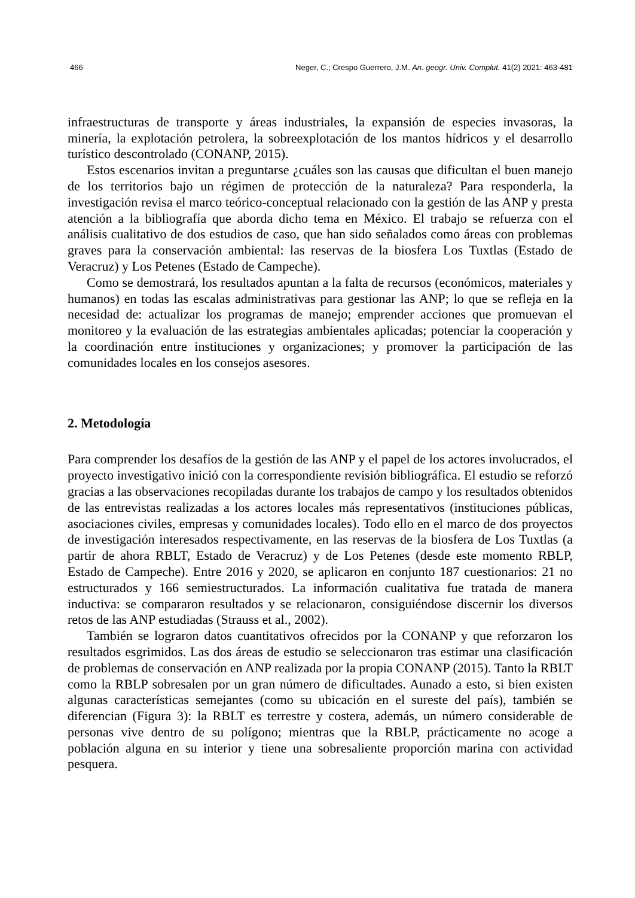466 Neger, C.; Crespo Guerrero, J.M. An. geogr. Univ. Complut. 41(2) 2021: 463-481
infraestructuras de transporte y áreas industriales, la expansión de especies invasoras, la minería, la explotación petrolera, la sobreexplotación de los mantos hídricos y el desarrollo turístico descontrolado (CONANP, 2015).
Estos escenarios invitan a preguntarse ¿cuáles son las causas que dificultan el buen manejo de los territorios bajo un régimen de protección de la naturaleza? Para responderla, la investigación revisa el marco teórico-conceptual relacionado con la gestión de las ANP y presta atención a la bibliografía que aborda dicho tema en México. El trabajo se refuerza con el análisis cualitativo de dos estudios de caso, que han sido señalados como áreas con problemas graves para la conservación ambiental: las reservas de la biosfera Los Tuxtlas (Estado de Veracruz) y Los Petenes (Estado de Campeche).
Como se demostrará, los resultados apuntan a la falta de recursos (económicos, materiales y humanos) en todas las escalas administrativas para gestionar las ANP; lo que se refleja en la necesidad de: actualizar los programas de manejo; emprender acciones que promuevan el monitoreo y la evaluación de las estrategias ambientales aplicadas; potenciar la cooperación y la coordinación entre instituciones y organizaciones; y promover la participación de las comunidades locales en los consejos asesores.
2. Metodología
Para comprender los desafíos de la gestión de las ANP y el papel de los actores involucrados, el proyecto investigativo inició con la correspondiente revisión bibliográfica. El estudio se reforzó gracias a las observaciones recopiladas durante los trabajos de campo y los resultados obtenidos de las entrevistas realizadas a los actores locales más representativos (instituciones públicas, asociaciones civiles, empresas y comunidades locales). Todo ello en el marco de dos proyectos de investigación interesados respectivamente, en las reservas de la biosfera de Los Tuxtlas (a partir de ahora RBLT, Estado de Veracruz) y de Los Petenes (desde este momento RBLP, Estado de Campeche). Entre 2016 y 2020, se aplicaron en conjunto 187 cuestionarios: 21 no estructurados y 166 semiestructurados. La información cualitativa fue tratada de manera inductiva: se compararon resultados y se relacionaron, consiguiéndose discernir los diversos retos de las ANP estudiadas (Strauss et al., 2002).
También se lograron datos cuantitativos ofrecidos por la CONANP y que reforzaron los resultados esgrimidos. Las dos áreas de estudio se seleccionaron tras estimar una clasificación de problemas de conservación en ANP realizada por la propia CONANP (2015). Tanto la RBLT como la RBLP sobresalen por un gran número de dificultades. Aunado a esto, si bien existen algunas características semejantes (como su ubicación en el sureste del país), también se diferencian (Figura 3): la RBLT es terrestre y costera, además, un número considerable de personas vive dentro de su polígono; mientras que la RBLP, prácticamente no acoge a población alguna en su interior y tiene una sobresaliente proporción marina con actividad pesquera.